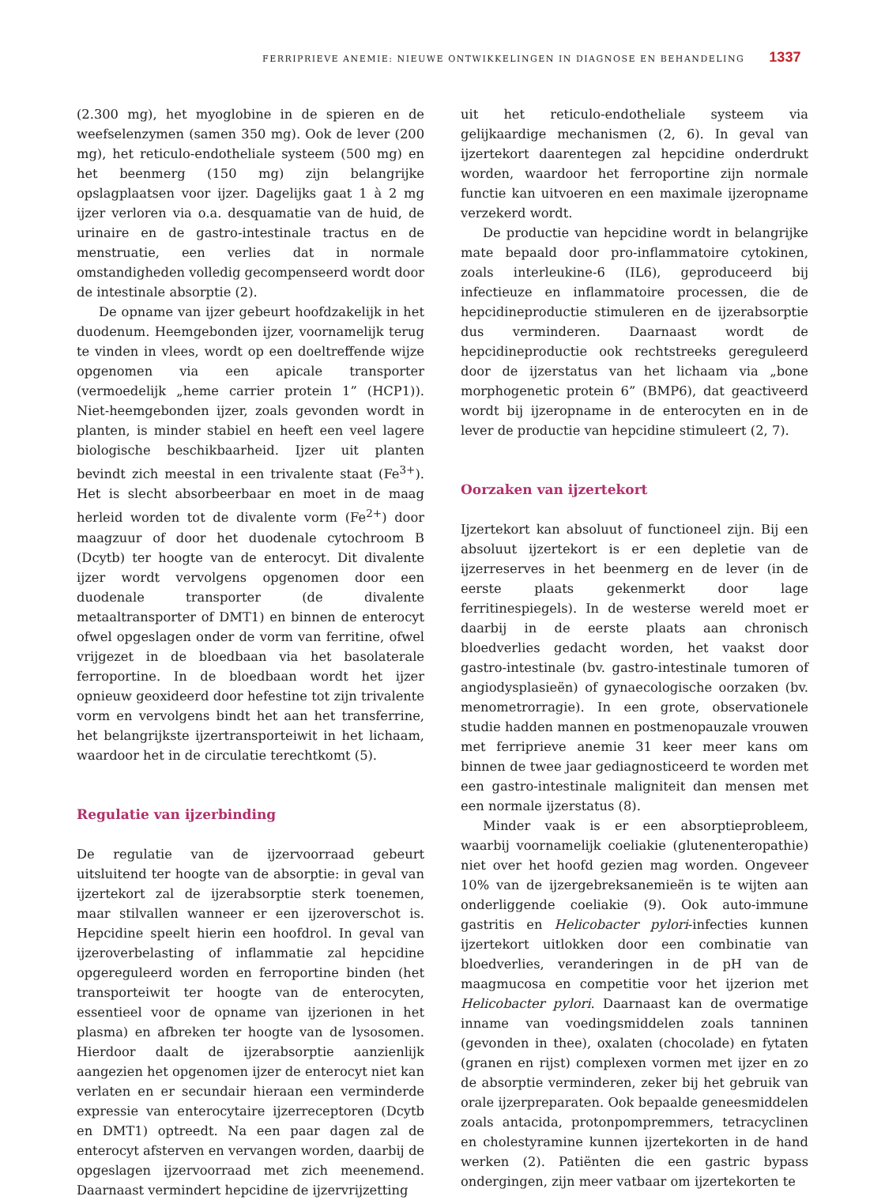FERRIPRIEVE ANEMIE: NIEUWE ONTWIKKELINGEN IN DIAGNOSE EN BEHANDELING 1337
(2.300 mg), het myoglobine in de spieren en de weefselenzymen (samen 350 mg). Ook de lever (200 mg), het reticulo-endotheliale systeem (500 mg) en het beenmerg (150 mg) zijn belangrijke opslagplaatsen voor ijzer. Dagelijks gaat 1 à 2 mg ijzer verloren via o.a. desquamatie van de huid, de urinaire en de gastro-intestinale tractus en de menstruatie, een verlies dat in normale omstandigheden volledig gecompenseerd wordt door de intestinale absorptie (2).
De opname van ijzer gebeurt hoofdzakelijk in het duodenum. Heemgebonden ijzer, voornamelijk terug te vinden in vlees, wordt op een doeltreffende wijze opgenomen via een apicale transporter (vermoedelijk „heme carrier protein 1” (HCP1)). Niet-heemgebonden ijzer, zoals gevonden wordt in planten, is minder stabiel en heeft een veel lagere biologische beschikbaarheid. Ijzer uit planten bevindt zich meestal in een trivalente staat (Fe<sup>3+</sup>). Het is slecht absorbeerbaar en moet in de maag herleid worden tot de divalente vorm (Fe<sup>2+</sup>) door maagzuur of door het duodenale cytochroom B (Dcytb) ter hoogte van de enterocyt. Dit divalente ijzer wordt vervolgens opgenomen door een duodenale transporter (de divalente metaaltransporter of DMT1) en binnen de enterocyt ofwel opgeslagen onder de vorm van ferritine, ofwel vrijgezet in de bloedbaan via het basolaterale ferroportine. In de bloedbaan wordt het ijzer opnieuw geoxideerd door hefestine tot zijn trivalente vorm en vervolgens bindt het aan het transferrine, het belangrijkste ijzertransporteiwit in het lichaam, waardoor het in de circulatie terechtkomt (5).
Regulatie van ijzerbinding
De regulatie van de ijzervoorraad gebeurt uitsluitend ter hoogte van de absorptie: in geval van ijzertekort zal de ijzerabsorptie sterk toenemen, maar stilvallen wanneer er een ijzeroverschot is. Hepcidine speelt hierin een hoofdrol. In geval van ijzeroverbelasting of inflammatie zal hepcidine opgereguleerd worden en ferroportine binden (het transporteiwit ter hoogte van de enterocyten, essentieel voor de opname van ijzerionen in het plasma) en afbreken ter hoogte van de lysosomen. Hierdoor daalt de ijzerabsorptie aanzienlijk aangezien het opgenomen ijzer de enterocyt niet kan verlaten en er secundair hieraan een verminderde expressie van enterocytaire ijzerreceptoren (Dcytb en DMT1) optreedt. Na een paar dagen zal de enterocyt afsterven en vervangen worden, daarbij de opgeslagen ijzervoorraad met zich meenemend. Daarnaast vermindert hepcidine de ijzervrijzetting
uit het reticulo-endotheliale systeem via gelijkaardige mechanismen (2, 6). In geval van ijzertekort daarentegen zal hepcidine onderdrukt worden, waardoor het ferroportine zijn normale functie kan uitvoeren en een maximale ijzeropname verzekerd wordt.
De productie van hepcidine wordt in belangrijke mate bepaald door pro-inflammatoire cytokinen, zoals interleukine-6 (IL6), geproduceerd bij infectieuze en inflammatoire processen, die de hepcidineproductie stimuleren en de ijzerabsorptie dus verminderen. Daarnaast wordt de hepcidineproductie ook rechtstreeks gereguleerd door de ijzerstatus van het lichaam via „bone morphogenetic protein 6” (BMP6), dat geactiveerd wordt bij ijzeropname in de enterocyten en in de lever de productie van hepcidine stimuleert (2, 7).
Oorzaken van ijzertekort
Ijzertekort kan absoluut of functioneel zijn. Bij een absoluut ijzertekort is er een depletie van de ijzerreserves in het beenmerg en de lever (in de eerste plaats gekenmerkt door lage ferritinespiegels). In de westerse wereld moet er daarbij in de eerste plaats aan chronisch bloedverlies gedacht worden, het vaakst door gastro-intestinale (bv. gastro-intestinale tumoren of angiodysplasieën) of gynaecologische oorzaken (bv. menometrorragie). In een grote, observationele studie hadden mannen en postmenopauzale vrouwen met ferriprieve anemie 31 keer meer kans om binnen de twee jaar gediagnosticeerd te worden met een gastro-intestinale maligniteit dan mensen met een normale ijzerstatus (8).
Minder vaak is er een absorptieprobleem, waarbij voornamelijk coeliakie (glutenenteropathie) niet over het hoofd gezien mag worden. Ongeveer 10% van de ijzergebreksanemieën is te wijten aan onderliggende coeliakie (9). Ook auto-immune gastritis en Helicobacter pylori-infecties kunnen ijzertekort uitlokken door een combinatie van bloedverlies, veranderingen in de pH van de maagmucosa en competitie voor het ijzerion met Helicobacter pylori. Daarnaast kan de overmatige inname van voedingsmiddelen zoals tanninen (gevonden in thee), oxalaten (chocolade) en fytaten (granen en rijst) complexen vormen met ijzer en zo de absorptie verminderen, zeker bij het gebruik van orale ijzerpreparaten. Ook bepaalde geneesmiddelen zoals antacida, protonpompremmers, tetracyclinen en cholestyramine kunnen ijzertekorten in de hand werken (2). Patiënten die een gastric bypass ondergingen, zijn meer vatbaar om ijzertekorten te